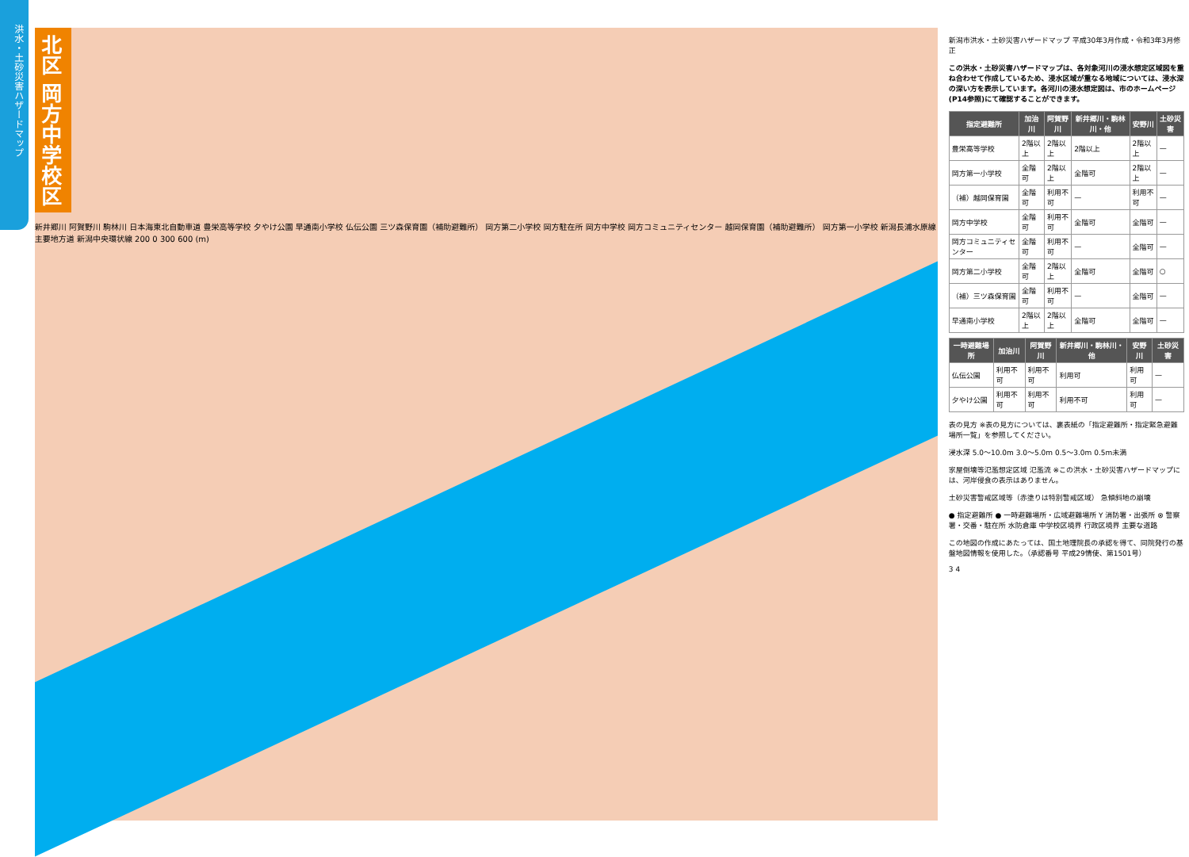洪水・土砂災害ハザードマップ
北区 岡方中学校区
新井郷川 阿賀野川 駒林川 日本海東北自動車道 豊栄高等学校 夕やけ公園 早通南小学校 仏伝公園 三ツ森保育園（補助避難所） 岡方第二小学校 岡方駐在所 岡方中学校 岡方コミュニティセンター 越岡保育園（補助避難所） 岡方第一小学校 新潟長浦水原線 主要地方道 新潟中央環状線 200 0 300 600 (m)
新潟市洪水・土砂災害ハザードマップ 平成30年3月作成・令和3年3月修正
この洪水・土砂災害ハザードマップは、各対象河川の浸水想定区域図を重ね合わせて作成しているため、浸水区域が重なる地域については、浸水深の深い方を表示しています。各河川の浸水想定図は、市のホームページ(P14参照)にて確認することができます。
| 指定避難所 | 加治川 | 阿賀野川 | 新井郷川・駒林川・他 | 安野川 | 土砂災害 |
| --- | --- | --- | --- | --- | --- |
| 豊栄高等学校 | 2階以上 | 2階以上 | 2階以上 | 2階以上 | — |
| 岡方第一小学校 | 全階可 | 2階以上 | 全階可 | 2階以上 | — |
| （補）越岡保育園 | 全階可 | 利用不可 | — | 利用不可 | — |
| 岡方中学校 | 全階可 | 利用不可 | 全階可 | 全階可 | — |
| 岡方コミュニティセンター | 全階可 | 利用不可 | — | 全階可 | — |
| 岡方第二小学校 | 全階可 | 2階以上 | 全階可 | 全階可 | ○ |
| （補）三ツ森保育園 | 全階可 | 利用不可 | — | 全階可 | — |
| 早通南小学校 | 2階以上 | 2階以上 | 全階可 | 全階可 | — |
| 一時避難場所 | 加治川 | 阿賀野川 | 新井郷川・駒林川・他 | 安野川 | 土砂災害 |
| --- | --- | --- | --- | --- | --- |
| 仏伝公園 | 利用不可 | 利用不可 | 利用可 | 利用可 | — |
| 夕やけ公園 | 利用不可 | 利用不可 | 利用不可 | 利用可 | — |
表の見方 ※表の見方については、裏表紙の「指定避難所・指定緊急避難場所一覧」を参照してください。
浸水深 5.0〜10.0m 3.0〜5.0m 0.5〜3.0m 0.5m未満
家屋倒壊等氾濫想定区域 氾濫流 ※この洪水・土砂災害ハザードマップには、河岸侵食の表示はありません。
土砂災害警戒区域等（赤塗りは特別警戒区域） 急傾斜地の崩壊
● 指定避難所 ● 一時避難場所・広域避難場所 Y 消防署・出張所 ⊗ 警察署・交番・駐在所 水防倉庫 中学校区境界 行政区境界 主要な道路
この地図の作成にあたっては、国土地理院長の承認を得て、同院発行の基盤地図情報を使用した。（承認番号 平成29情使、第1501号）
3 4